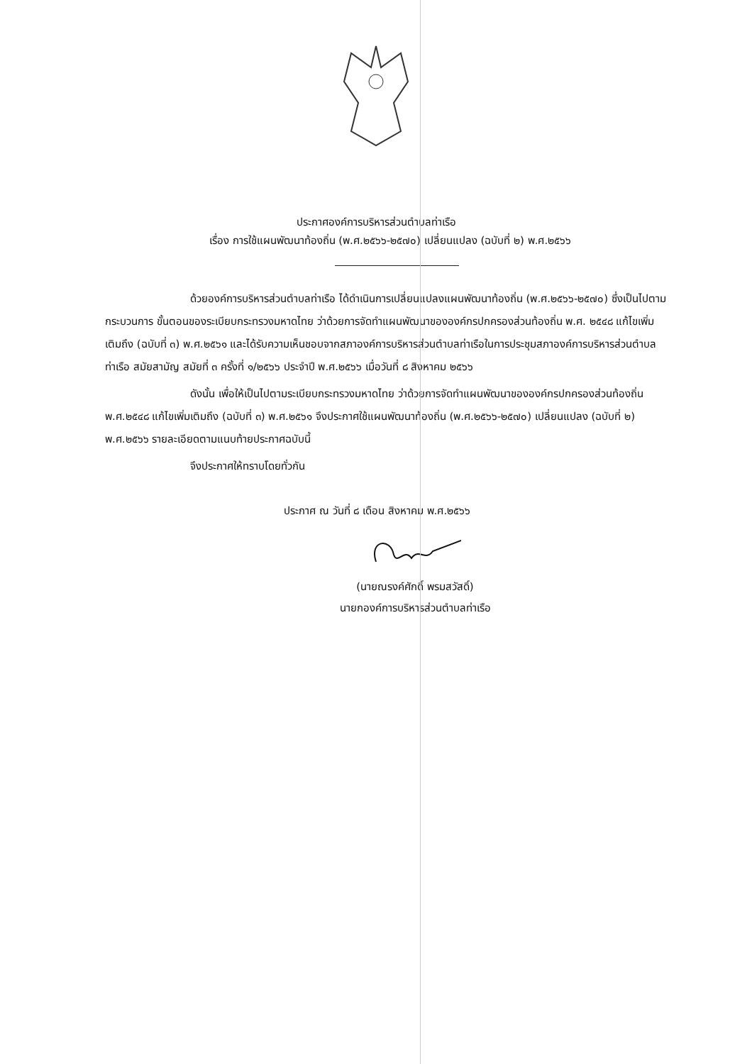ประกาศองค์การบริหารส่วนตำบลท่าเรือ
เรื่อง การใช้แผนพัฒนาท้องถิ่น (พ.ศ.๒๕๖๖-๒๕๗๐) เปลี่ยนแปลง (ฉบับที่ ๒) พ.ศ.๒๕๖๖
ด้วยองค์การบริหารส่วนตำบลท่าเรือ ได้ดำเนินการเปลี่ยนแปลงแผนพัฒนาท้องถิ่น (พ.ศ.๒๕๖๖-๒๕๗๐) ซึ่งเป็นไปตามกระบวนการ ขั้นตอนของระเบียบกระทรวงมหาดไทย ว่าด้วยการจัดทำแผนพัฒนาขององค์กรปกครองส่วนท้องถิ่น พ.ศ. ๒๕๔๘ แก้ไขเพิ่มเติมถึง (ฉบับที่ ๓) พ.ศ.๒๕๖๑ และได้รับความเห็นชอบจากสภาองค์การบริหารส่วนตำบลท่าเรือในการประชุมสภาองค์การบริหารส่วนตำบลท่าเรือ สมัยสามัญ สมัยที่ ๓ ครั้งที่ ๑/๒๕๖๖ ประจำปี พ.ศ.๒๕๖๖ เมื่อวันที่ ๘ สิงหาคม ๒๕๖๖
ดังนั้น เพื่อให้เป็นไปตามระเบียบกระทรวงมหาดไทย ว่าด้วยการจัดทำแผนพัฒนาขององค์กรปกครองส่วนท้องถิ่น พ.ศ.๒๕๔๘ แก้ไขเพิ่มเติมถึง (ฉบับที่ ๓) พ.ศ.๒๕๖๑ จึงประกาศใช้แผนพัฒนาท้องถิ่น (พ.ศ.๒๕๖๖-๒๕๗๐) เปลี่ยนแปลง (ฉบับที่ ๒) พ.ศ.๒๕๖๖ รายละเอียดตามแนบท้ายประกาศฉบับนี้
จึงประกาศให้ทราบโดยทั่วกัน
ประกาศ ณ วันที่ ๘ เดือน สิงหาคม พ.ศ.๒๕๖๖
(นายณรงค์ศักดิ์ พรมสวัสดิ์)
นายกองค์การบริหารส่วนตำบลท่าเรือ